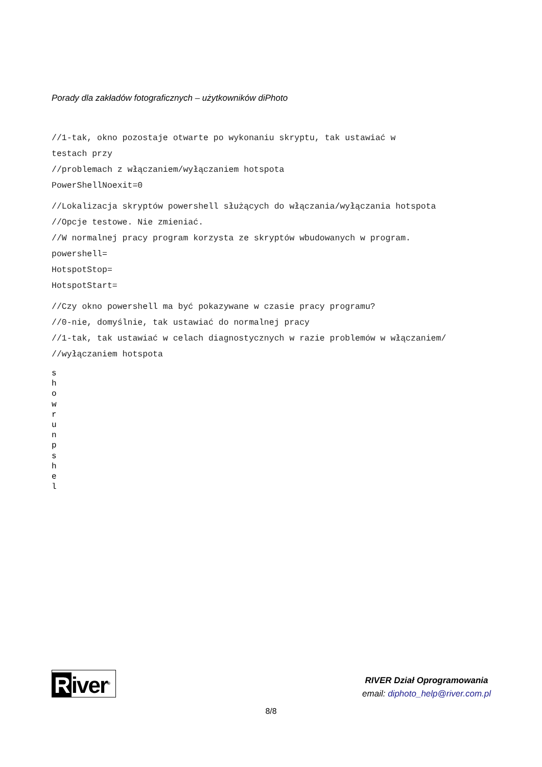Porady dla zakładów fotograficznych – użytkowników diPhoto
//1-tak, okno pozostaje otwarte po wykonaniu skryptu, tak ustawiać w
testach przy
//problemach z włączaniem/wyłączaniem hotspota
PowerShellNoexit=0
//Lokalizacja skryptów powershell służących do włączania/wyłączania hotspota
//Opcje testowe. Nie zmieniać.
//W normalnej pracy program korzysta ze skryptów wbudowanych w program.
powershell=
HotspotStop=
HotspotStart=
//Czy okno powershell ma być pokazywane w czasie pracy programu?
//0-nie, domyślnie, tak ustawiać do normalnej pracy
//1-tak, tak ustawiać w celach diagnostycznych w razie problemów w włączaniem/
//wyłączaniem hotspota
s
h
o
w
r
u
n
p
s
h
e
l
River<sup>®</sup>
RIVER Dział Oprogramowania
email: diphoto_help@river.com.pl
8/8